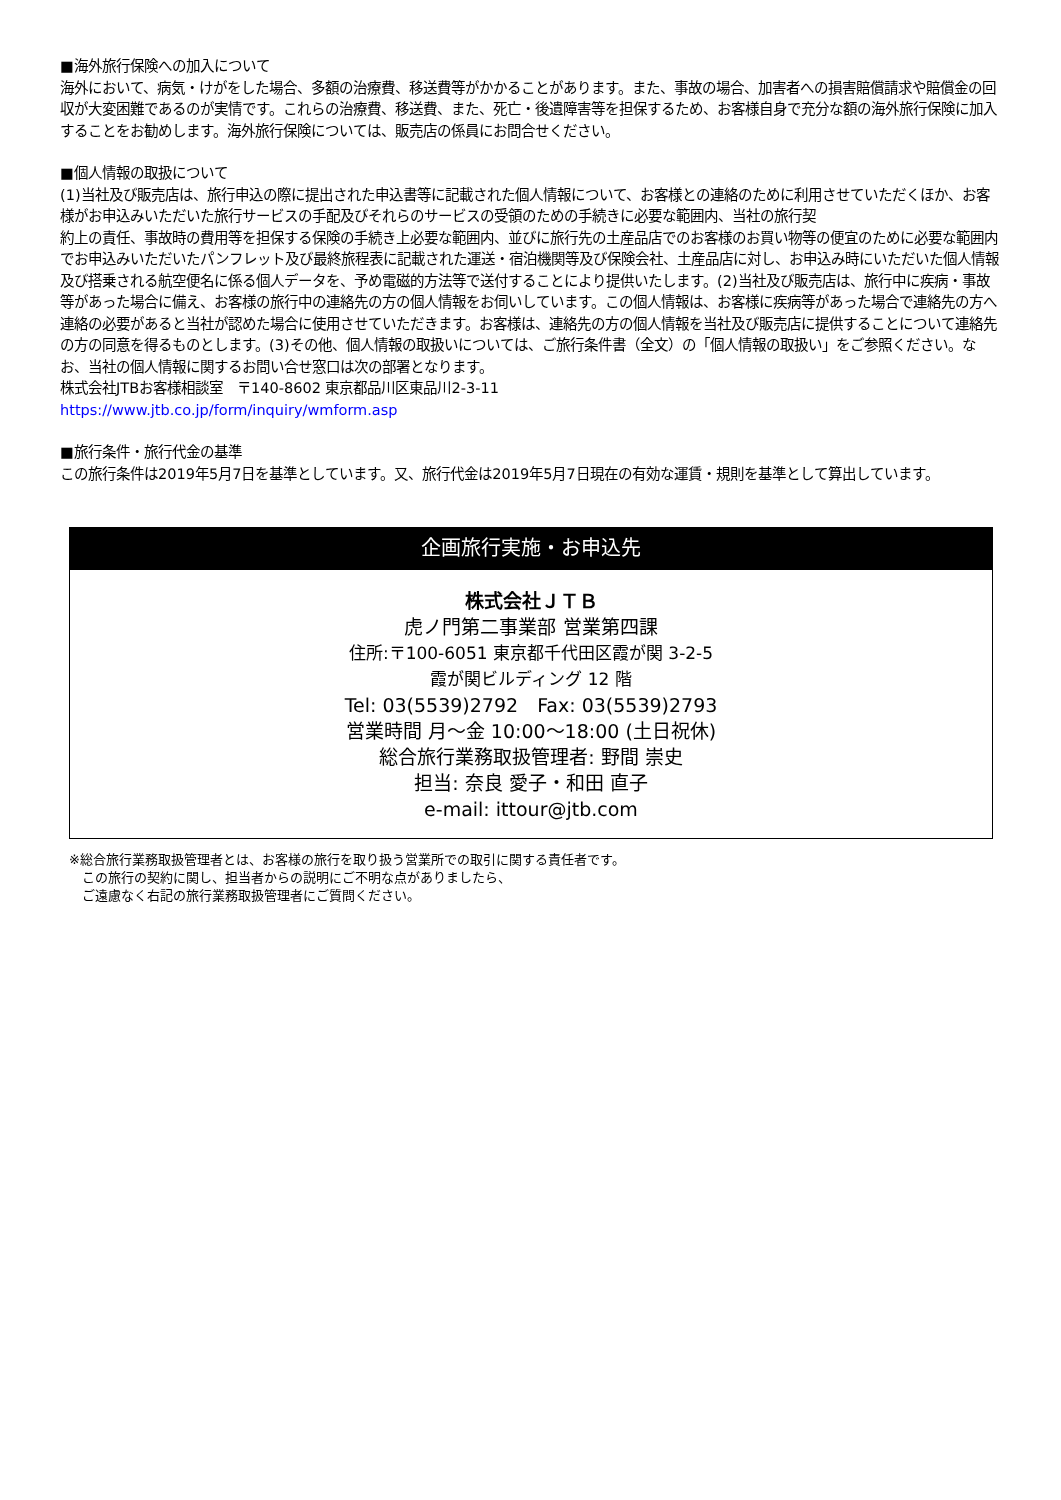■海外旅行保険への加入について
海外において、病気・けがをした場合、多額の治療費、移送費等がかかることがあります。また、事故の場合、加害者への損害賠償請求や賠償金の回収が大変困難であるのが実情です。これらの治療費、移送費、また、死亡・後遺障害等を担保するため、お客様自身で充分な額の海外旅行保険に加入することをお勧めします。海外旅行保険については、販売店の係員にお問合せください。
■個人情報の取扱について
(1)当社及び販売店は、旅行申込の際に提出された申込書等に記載された個人情報について、お客様との連絡のために利用させていただくほか、お客様がお申込みいただいた旅行サービスの手配及びそれらのサービスの受領のための手続きに必要な範囲内、当社の旅行契
約上の責任、事故時の費用等を担保する保険の手続き上必要な範囲内、並びに旅行先の土産品店でのお客様のお買い物等の便宜のために必要な範囲内でお申込みいただいたパンフレット及び最終旅程表に記載された運送・宿泊機関等及び保険会社、土産品店に対し、お申込み時にいただいた個人情報及び搭乗される航空便名に係る個人データを、予め電磁的方法等で送付することにより提供いたします。(2)当社及び販売店は、旅行中に疾病・事故等があった場合に備え、お客様の旅行中の連絡先の方の個人情報をお伺いしています。この個人情報は、お客様に疾病等があった場合で連絡先の方へ連絡の必要があると当社が認めた場合に使用させていただきます。お客様は、連絡先の方の個人情報を当社及び販売店に提供することについて連絡先の方の同意を得るものとします。(3)その他、個人情報の取扱いについては、ご旅行条件書（全文）の「個人情報の取扱い」をご参照ください。なお、当社の個人情報に関するお問い合せ窓口は次の部署となります。
株式会社JTBお客様相談室　〒140-8602 東京都品川区東品川2-3-11
https://www.jtb.co.jp/form/inquiry/wmform.asp
■旅行条件・旅行代金の基準
この旅行条件は2019年5月7日を基準としています。又、旅行代金は2019年5月7日現在の有効な運賃・規則を基準として算出しています。
企画旅行実施・お申込先
株式会社ＪＴＢ
虎ノ門第二事業部 営業第四課
住所:〒100-6051 東京都千代田区霞が関 3-2-5
霞が関ビルディング 12 階
Tel: 03(5539)2792　Fax: 03(5539)2793
営業時間 月～金 10:00～18:00 (土日祝休)
総合旅行業務取扱管理者: 野間 崇史
担当: 奈良 愛子・和田 直子
e-mail: ittour@jtb.com
※総合旅行業務取扱管理者とは、お客様の旅行を取り扱う営業所での取引に関する責任者です。
　この旅行の契約に関し、担当者からの説明にご不明な点がありましたら、
　ご遠慮なく右記の旅行業務取扱管理者にご質問ください。